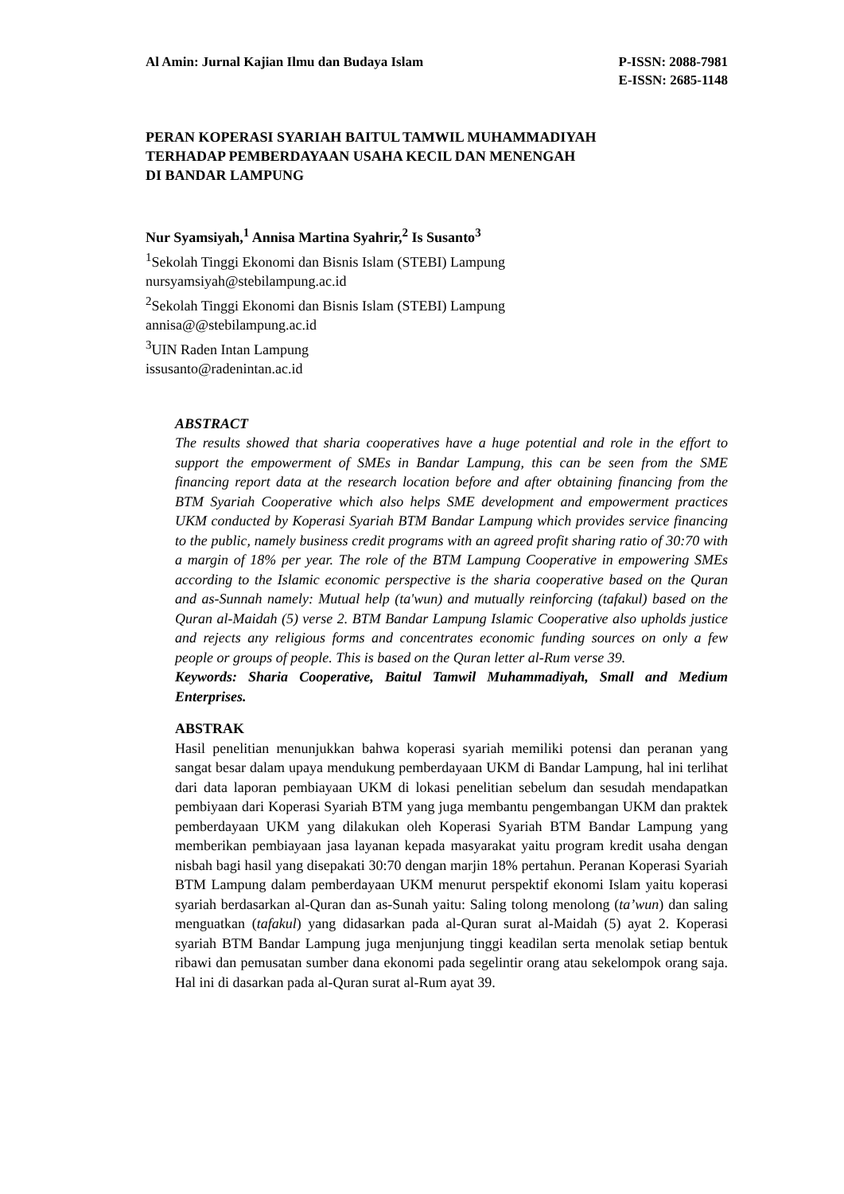Al Amin: Jurnal Kajian Ilmu dan Budaya Islam
P-ISSN: 2088-7981
E-ISSN: 2685-1148
PERAN KOPERASI SYARIAH BAITUL TAMWIL MUHAMMADIYAH
TERHADAP PEMBERDAYAAN USAHA KECIL DAN MENENGAH
DI BANDAR LAMPUNG
Nur Syamsiyah,<sup>1</sup> Annisa Martina Syahrir,<sup>2</sup> Is Susanto<sup>3</sup>
<sup>1</sup> Sekolah Tinggi Ekonomi dan Bisnis Islam (STEBI) Lampung
nursyamsiyah@stebilampung.ac.id
<sup>2</sup> Sekolah Tinggi Ekonomi dan Bisnis Islam (STEBI) Lampung
annisa@@stebilampung.ac.id
<sup>3</sup> UIN Raden Intan Lampung
issusanto@radenintan.ac.id
ABSTRACT
The results showed that sharia cooperatives have a huge potential and role in the effort to support the empowerment of SMEs in Bandar Lampung, this can be seen from the SME financing report data at the research location before and after obtaining financing from the BTM Syariah Cooperative which also helps SME development and empowerment practices UKM conducted by Koperasi Syariah BTM Bandar Lampung which provides service financing to the public, namely business credit programs with an agreed profit sharing ratio of 30:70 with a margin of 18% per year. The role of the BTM Lampung Cooperative in empowering SMEs according to the Islamic economic perspective is the sharia cooperative based on the Quran and as-Sunnah namely: Mutual help (ta'wun) and mutually reinforcing (tafakul) based on the Quran al-Maidah (5) verse 2. BTM Bandar Lampung Islamic Cooperative also upholds justice and rejects any religious forms and concentrates economic funding sources on only a few people or groups of people. This is based on the Quran letter al-Rum verse 39.
Keywords: Sharia Cooperative, Baitul Tamwil Muhammadiyah, Small and Medium Enterprises.
ABSTRAK
Hasil penelitian menunjukkan bahwa koperasi syariah memiliki potensi dan peranan yang sangat besar dalam upaya mendukung pemberdayaan UKM di Bandar Lampung, hal ini terlihat dari data laporan pembiayaan UKM di lokasi penelitian sebelum dan sesudah mendapatkan pembiyaan dari Koperasi Syariah BTM yang juga membantu pengembangan UKM dan praktek pemberdayaan UKM yang dilakukan oleh Koperasi Syariah BTM Bandar Lampung yang memberikan pembiayaan jasa layanan kepada masyarakat yaitu program kredit usaha dengan nisbah bagi hasil yang disepakati 30:70 dengan marjin 18% pertahun. Peranan Koperasi Syariah BTM Lampung dalam pemberdayaan UKM menurut perspektif ekonomi Islam yaitu koperasi syariah berdasarkan al-Quran dan as-Sunah yaitu: Saling tolong menolong (ta’wun) dan saling menguatkan (tafakul) yang didasarkan pada al-Quran surat al-Maidah (5) ayat 2. Koperasi syariah BTM Bandar Lampung juga menjunjung tinggi keadilan serta menolak setiap bentuk ribawi dan pemusatan sumber dana ekonomi pada segelintir orang atau sekelompok orang saja. Hal ini di dasarkan pada al-Quran surat al-Rum ayat 39.